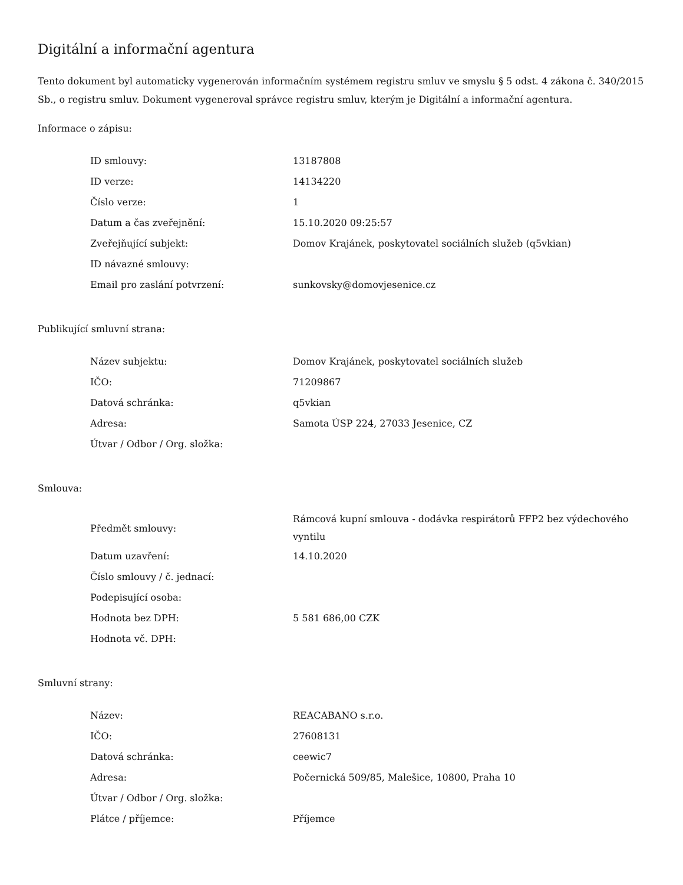Digitální a informační agentura
Tento dokument byl automaticky vygenerován informačním systémem registru smluv ve smyslu § 5 odst. 4 zákona č. 340/2015 Sb., o registru smluv. Dokument vygeneroval správce registru smluv, kterým je Digitální a informační agentura.
Informace o zápisu:
| ID smlouvy: | 13187808 |
| ID verze: | 14134220 |
| Číslo verze: | 1 |
| Datum a čas zveřejnění: | 15.10.2020 09:25:57 |
| Zveřejňující subjekt: | Domov Krajánek, poskytovatel sociálních služeb (q5vkian) |
| ID návazné smlouvy: | |
| Email pro zaslání potvrzení: | sunkovsky@domovjesenice.cz |
Publikující smluvní strana:
| Název subjektu: | Domov Krajánek, poskytovatel sociálních služeb |
| IČO: | 71209867 |
| Datová schránka: | q5vkian |
| Adresa: | Samota ÚSP 224, 27033 Jesenice, CZ |
| Útvar / Odbor / Org. složka: | |
Smlouva:
| Předmět smlouvy: | Rámcová kupní smlouva - dodávka respirátorů FFP2 bez výdechového vyntilu |
| Datum uzavření: | 14.10.2020 |
| Číslo smlouvy / č. jednací: | |
| Podepisující osoba: | |
| Hodnota bez DPH: | 5 581 686,00 CZK |
| Hodnota vč. DPH: | |
Smluvní strany:
| Název: | REACABANO s.r.o. |
| IČO: | 27608131 |
| Datová schránka: | ceewic7 |
| Adresa: | Počernická 509/85, Malešice, 10800, Praha 10 |
| Útvar / Odbor / Org. složka: | |
| Plátce / příjemce: | Příjemce |